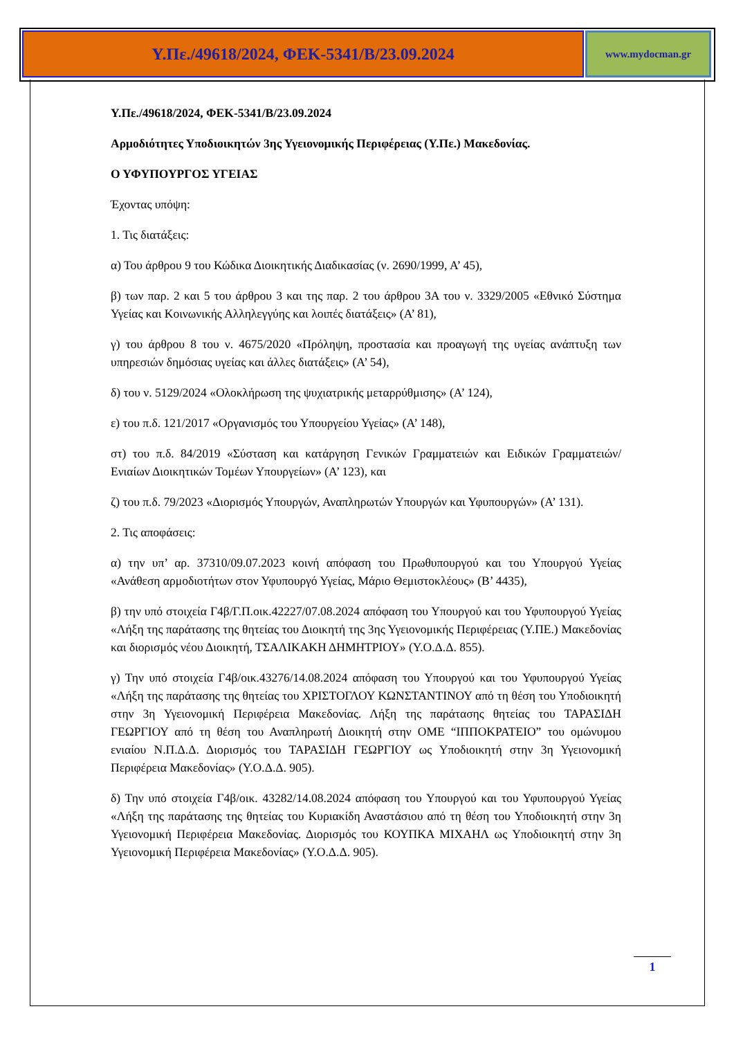Υ.Πε./49618/2024, ΦΕΚ-5341/Β/23.09.2024
www.mydocman.gr
Υ.Πε./49618/2024, ΦΕΚ-5341/Β/23.09.2024
Αρμοδιότητες Υποδιοικητών 3ης Υγειονομικής Περιφέρειας (Υ.Πε.) Μακεδονίας.
Ο ΥΦΥΠΟΥΡΓΟΣ ΥΓΕΙΑΣ
Έχοντας υπόψη:
1. Τις διατάξεις:
α) Του άρθρου 9 του Κώδικα Διοικητικής Διαδικασίας (ν. 2690/1999, Α’ 45),
β) των παρ. 2 και 5 του άρθρου 3 και της παρ. 2 του άρθρου 3Α του ν. 3329/2005 «Εθνικό Σύστημα Υγείας και Κοινωνικής Αλληλεγγύης και λοιπές διατάξεις» (Α’ 81),
γ) του άρθρου 8 του ν. 4675/2020 «Πρόληψη, προστασία και προαγωγή της υγείας ανάπτυξη των υπηρεσιών δημόσιας υγείας και άλλες διατάξεις» (Α’ 54),
δ) του ν. 5129/2024 «Ολοκλήρωση της ψυχιατρικής μεταρρύθμισης» (Α’ 124),
ε) του π.δ. 121/2017 «Οργανισμός του Υπουργείου Υγείας» (Α’ 148),
στ) του π.δ. 84/2019 «Σύσταση και κατάργηση Γενικών Γραμματειών και Ειδικών Γραμματειών/Ενιαίων Διοικητικών Τομέων Υπουργείων» (Α’ 123), και
ζ) του π.δ. 79/2023 «Διορισμός Υπουργών, Αναπληρωτών Υπουργών και Υφυπουργών» (Α’ 131).
2. Τις αποφάσεις:
α) την υπ’ αρ. 37310/09.07.2023 κοινή απόφαση του Πρωθυπουργού και του Υπουργού Υγείας «Ανάθεση αρμοδιοτήτων στον Υφυπουργό Υγείας, Μάριο Θεμιστοκλέους» (Β’ 4435),
β) την υπό στοιχεία Γ4β/Γ.Π.οικ.42227/07.08.2024 απόφαση του Υπουργού και του Υφυπουργού Υγείας «Λήξη της παράτασης της θητείας του Διοικητή της 3ης Υγειονομικής Περιφέρειας (Υ.ΠΕ.) Μακεδονίας και διορισμός νέου Διοικητή, ΤΣΑΛΙΚΑΚΗ ΔΗΜΗΤΡΙΟΥ» (Υ.Ο.Δ.Δ. 855).
γ) Την υπό στοιχεία Γ4β/οικ.43276/14.08.2024 απόφαση του Υπουργού και του Υφυπουργού Υγείας «Λήξη της παράτασης της θητείας του ΧΡΙΣΤΟΓΛΟΥ ΚΩΝΣΤΑΝΤΙΝΟΥ από τη θέση του Υποδιοικητή στην 3η Υγειονομική Περιφέρεια Μακεδονίας. Λήξη της παράτασης θητείας του ΤΑΡΑΣΙΔΗ ΓΕΩΡΓΙΟΥ από τη θέση του Αναπληρωτή Διοικητή στην ΟΜΕ “ΙΠΠΟΚΡΑΤΕΙΟ” του ομώνυμου ενιαίου Ν.Π.Δ.Δ. Διορισμός του ΤΑΡΑΣΙΔΗ ΓΕΩΡΓΙΟΥ ως Υποδιοικητή στην 3η Υγειονομική Περιφέρεια Μακεδονίας» (Υ.Ο.Δ.Δ. 905).
δ) Την υπό στοιχεία Γ4β/οικ. 43282/14.08.2024 απόφαση του Υπουργού και του Υφυπουργού Υγείας «Λήξη της παράτασης της θητείας του Κυριακίδη Αναστάσιου από τη θέση του Υποδιοικητή στην 3η Υγειονομική Περιφέρεια Μακεδονίας. Διορισμός του ΚΟΥΠΚΑ ΜΙΧΑΗΛ ως Υποδιοικητή στην 3η Υγειονομική Περιφέρεια Μακεδονίας» (Υ.Ο.Δ.Δ. 905).
1